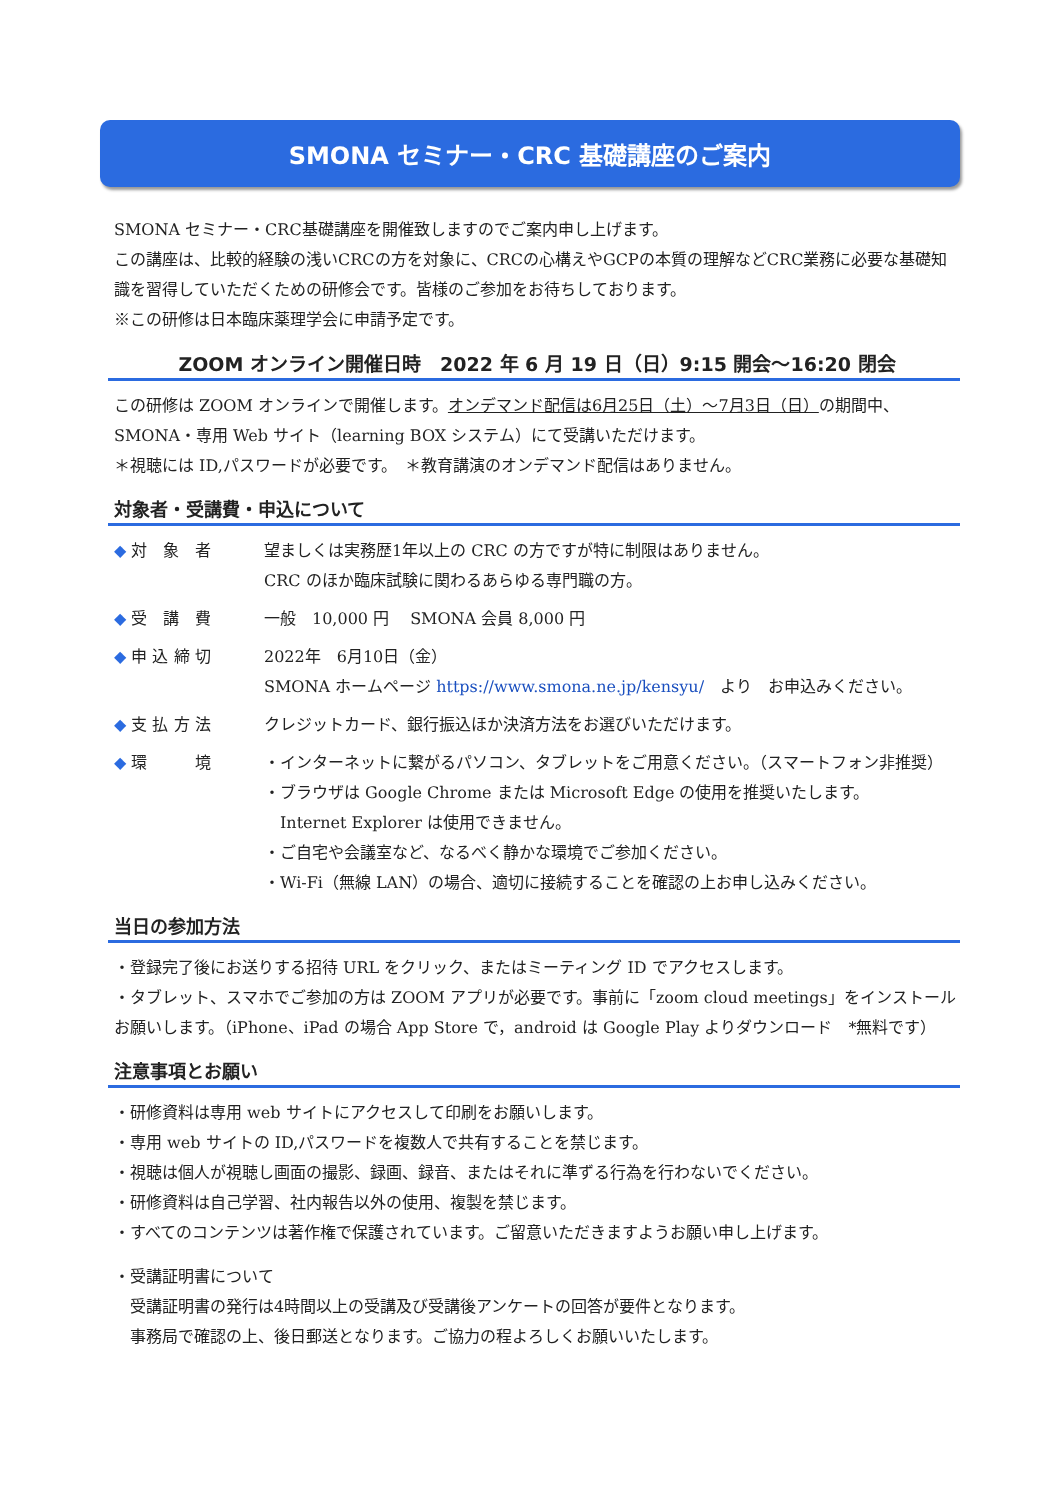SMONA セミナー・CRC 基礎講座のご案内
SMONA セミナー・CRC基礎講座を開催致しますのでご案内申し上げます。
この講座は、比較的経験の浅いCRCの方を対象に、CRCの心構えやGCPの本質の理解などCRC業務に必要な基礎知識を習得していただくための研修会です。皆様のご参加をお待ちしております。
※この研修は日本臨床薬理学会に申請予定です。
ZOOM オンライン開催日時　2022 年 6 月 19 日（日）9:15 開会～16:20 閉会
この研修は ZOOM オンラインで開催します。オンデマンド配信は6月25日（土）～7月3日（日）の期間中、SMONA・専用 Web サイト（learning BOX システム）にて受講いただけます。
＊視聴には ID,パスワードが必要です。　＊教育講演のオンデマンド配信はありません。
対象者・受講費・申込について
◆ 対　象　者 望ましくは実務歴1年以上の CRC の方ですが特に制限はありません。
CRC のほか臨床試験に関わるあらゆる専門職の方。
◆ 受　講　費 一般　10,000 円　 SMONA 会員 8,000 円
◆ 申 込 締 切 2022年　6月10日（金）
SMONA ホームページ https://www.smona.ne.jp/kensyu/　より　お申込みください。
◆ 支 払 方 法 クレジットカード、銀行振込ほか決済方法をお選びいただけます。
◆ 環　　　境 ・インターネットに繋がるパソコン、タブレットをご用意ください。（スマートフォン非推奨）
・ブラウザは Google Chrome または Microsoft Edge の使用を推奨いたします。
　Internet Explorer は使用できません。
・ご自宅や会議室など、なるべく静かな環境でご参加ください。
・Wi-Fi（無線 LAN）の場合、適切に接続することを確認の上お申し込みください。
当日の参加方法
・登録完了後にお送りする招待 URL をクリック、またはミーティング ID でアクセスします。
・タブレット、スマホでご参加の方は ZOOM アプリが必要です。事前に「zoom cloud meetings」をインストールお願いします。（iPhone、iPad の場合 App Store で，android は Google Play よりダウンロード　*無料です）
注意事項とお願い
・研修資料は専用 web サイトにアクセスして印刷をお願いします。
・専用 web サイトの ID,パスワードを複数人で共有することを禁じます。
・視聴は個人が視聴し画面の撮影、録画、録音、またはそれに準ずる行為を行わないでください。
・研修資料は自己学習、社内報告以外の使用、複製を禁じます。
・すべてのコンテンツは著作権で保護されています。ご留意いただきますようお願い申し上げます。
・受講証明書について
　受講証明書の発行は4時間以上の受講及び受講後アンケートの回答が要件となります。
　事務局で確認の上、後日郵送となります。ご協力の程よろしくお願いいたします。